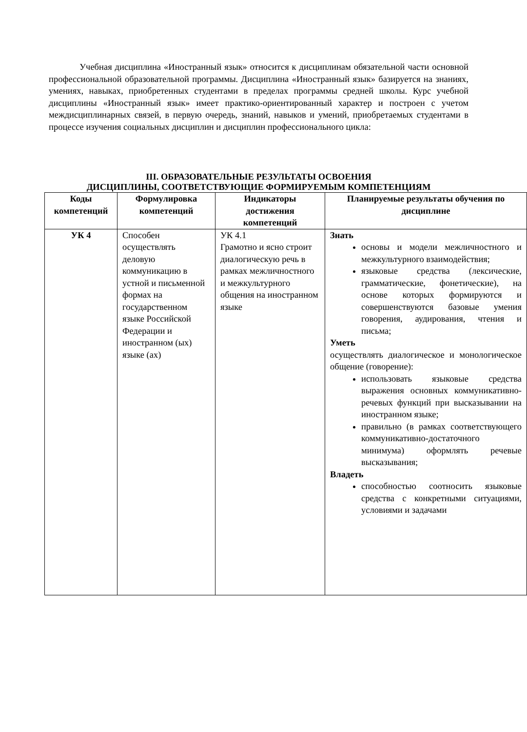Учебная дисциплина «Иностранный язык» относится к дисциплинам обязательной части основной профессиональной образовательной программы. Дисциплина «Иностранный язык» базируется на знаниях, умениях, навыках, приобретенных студентами в пределах программы средней школы. Курс учебной дисциплины «Иностранный язык» имеет практико-ориентированный характер и построен с учетом междисциплинарных связей, в первую очередь, знаний, навыков и умений, приобретаемых студентами в процессе изучения социальных дисциплин и дисциплин профессионального цикла:
III. ОБРАЗОВАТЕЛЬНЫЕ РЕЗУЛЬТАТЫ ОСВОЕНИЯ
ДИСЦИПЛИНЫ, СООТВЕТСТВУЮЩИЕ ФОРМИРУЕМЫМ КОМПЕТЕНЦИЯМ
| Коды компетенций | Формулировка компетенций | Индикаторы достижения компетенций | Планируемые результаты обучения по дисциплине |
| --- | --- | --- | --- |
| УК 4 | Способен осуществлять деловую коммуникацию в устной и письменной формах на государственном языке Российской Федерации и иностранном (ых) языке (ах) | УК 4.1 Грамотно и ясно строит диалогическую речь в рамках межличностного и межкультурного общения на иностранном языке | Знать основы и модели межличностного и межкультурного взаимодействия; языковые средства (лексические, грамматические, фонетические), на основе которых формируются и совершенствуются базовые умения говорения, аудирования, чтения и письма; Уметь осуществлять диалогическое и монологическое общение (говорение): использовать языковые средства выражения основных коммуникативно-речевых функций при высказывании на иностранном языке; правильно (в рамках соответствующего коммуникативно-достаточного минимума) оформлять речевые высказывания; Владеть способностью соотносить языковые средства с конкретными ситуациями, условиями и задачами |